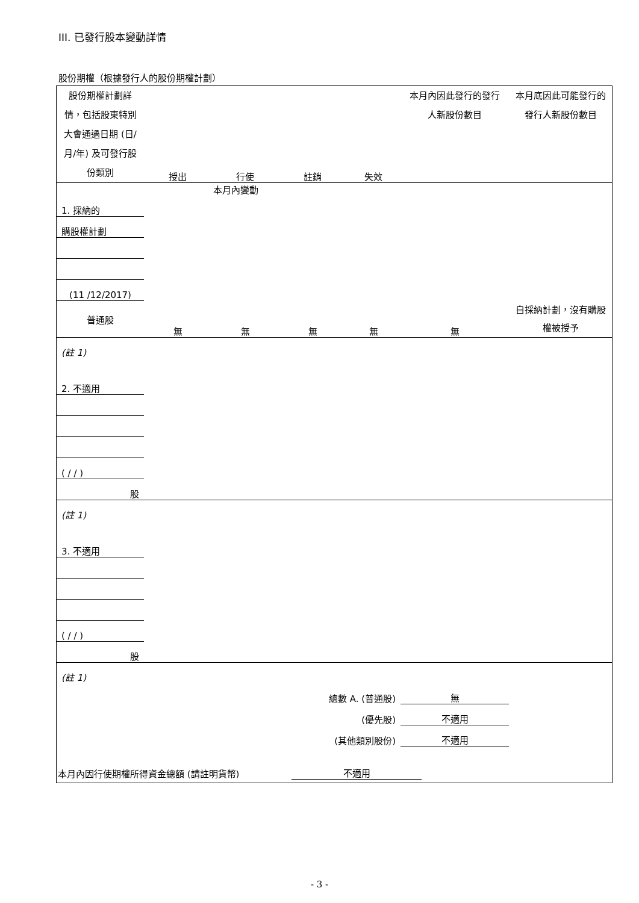III. 已發行股本變動詳情
股份期權（根據發行人的股份期權計劃）
| 股份期權計劃詳情，包括股東特別大會通過日期 (日/月/年) 及可發行股份類別 | 授出 | 行使 | 註銷 | 失效 | 本月內因此發行的發行人新股份數目 | 本月底因此可能發行的發行人新股份數目 |
| --- | --- | --- | --- | --- | --- | --- |
| 本月內變動 | | | | | | |
| 1. 採納的 | | | | | | |
| 購股權計劃 | | | | | | |
| (11 /12/2017) | | | | | | |
| 普通股 | 無 | 無 | 無 | 無 | 無 | 自採納計劃，沒有購股權被授予 |
| (註 1) | | | | | | |
| 2. 不適用 | | | | | | |
| ( / / ) | | | | | | |
| 股 | | | | | | |
| (註 1) | | | | | | |
| 3. 不適用 | | | | | | |
| ( / / ) | | | | | | |
| 股 | | | | | | |
| (註 1) | | | | | | |
| 總數 A. (普通股) | | | | | 無 | |
| (優先股) | | | | | 不適用 | |
| (其他類別股份) | | | | | 不適用 | |
| 本月內因行使期權所得資金總額 (請註明貨幣) | 不適用 | |
- 3 -